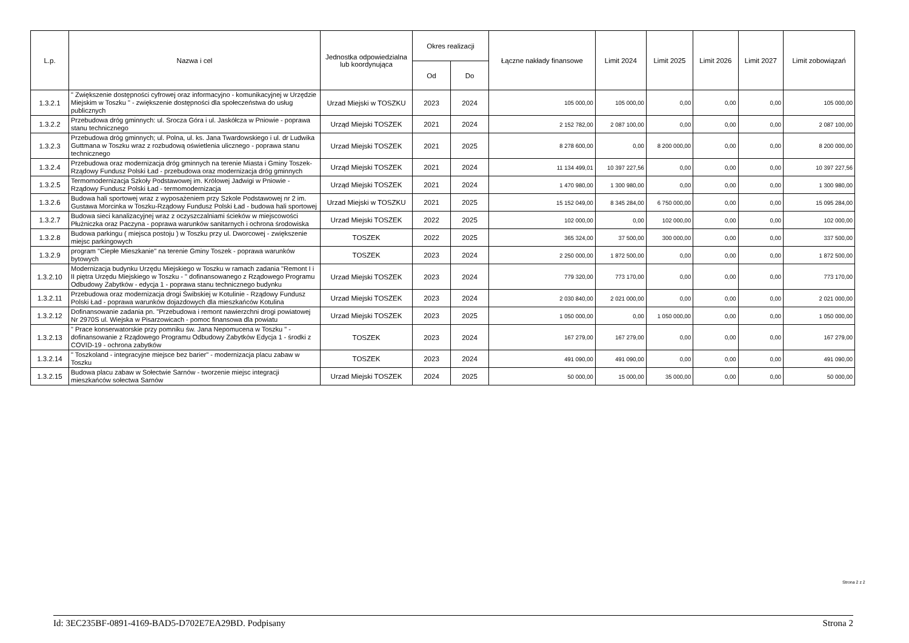| L.p. | Nazwa i cel | Jednostka odpowiedzialna lub koordynująca | Okres realizacji | | Łączne nakłady finansowe | Limit 2024 | Limit 2025 | Limit 2026 | Limit 2027 | Limit zobowiązań |
| --- | --- | --- | --- | --- | --- | --- | --- | --- | --- | --- |
| | | | Od | Do | | | | | | |
| 1.3.2.1 | " Zwiększenie dostępności cyfrowej oraz informacyjno - komunikacyjnej w Urzędzie Miejskim w Toszku " - zwiększenie dostępności dla społeczeństwa do usług publicznych | Urzad Miejski w TOSZKU | 2023 | 2024 | 105 000,00 | 105 000,00 | 0,00 | 0,00 | 0,00 | 105 000,00 |
| 1.3.2.2 | Przebudowa dróg gminnych: ul. Srocza Góra i ul. Jaskółcza w Pniowie - poprawa stanu technicznego | Urząd Miejski TOSZEK | 2021 | 2024 | 2 152 782,00 | 2 087 100,00 | 0,00 | 0,00 | 0,00 | 2 087 100,00 |
| 1.3.2.3 | Przebudowa dróg gminnych; ul. Polna, ul. ks. Jana Twardowskiego i ul. dr Ludwika Guttmana w Toszku wraz z rozbudową oświetlenia ulicznego - poprawa stanu technicznego | Urzad Miejski TOSZEK | 2021 | 2025 | 8 278 600,00 | 0,00 | 8 200 000,00 | 0,00 | 0,00 | 8 200 000,00 |
| 1.3.2.4 | Przebudowa oraz modernizacja dróg gminnych na terenie Miasta i Gminy Toszek- Rządowy Fundusz Polski Ład - przebudowa oraz modernizacja dróg gminnych | Urząd Miejski TOSZEK | 2021 | 2024 | 11 134 499,01 | 10 397 227,56 | 0,00 | 0,00 | 0,00 | 10 397 227,56 |
| 1.3.2.5 | Termomodernizacja Szkoły Podstawowej im. Królowej Jadwigi w Pniowie - Rządowy Fundusz Polski Ład - termomodernizacja | Urząd Miejski TOSZEK | 2021 | 2024 | 1 470 980,00 | 1 300 980,00 | 0,00 | 0,00 | 0,00 | 1 300 980,00 |
| 1.3.2.6 | Budowa hali sportowej wraz z wyposażeniem przy Szkole Podstawowej nr 2 im. Gustawa Morcinka w Toszku-Rządowy Fundusz Polski Ład - budowa hali sportowej | Urzad Miejski w TOSZKU | 2021 | 2025 | 15 152 049,00 | 8 345 284,00 | 6 750 000,00 | 0,00 | 0,00 | 15 095 284,00 |
| 1.3.2.7 | Budowa sieci kanalizacyjnej wraz z oczyszczalniami ścieków w miejscowości Płużniczka oraz Paczyna - poprawa warunków sanitarnych i ochrona środowiska | Urzad Miejski TOSZEK | 2022 | 2025 | 102 000,00 | 0,00 | 102 000,00 | 0,00 | 0,00 | 102 000,00 |
| 1.3.2.8 | Budowa parkingu ( miejsca postoju ) w Toszku przy ul. Dworcowej - zwiększenie miejsc parkingowych | TOSZEK | 2022 | 2025 | 365 324,00 | 37 500,00 | 300 000,00 | 0,00 | 0,00 | 337 500,00 |
| 1.3.2.9 | program "Ciepłe Mieszkanie" na terenie Gminy Toszek - poprawa warunków bytowych | TOSZEK | 2023 | 2024 | 2 250 000,00 | 1 872 500,00 | 0,00 | 0,00 | 0,00 | 1 872 500,00 |
| 1.3.2.10 | Modernizacja budynku Urzędu Miejskiego w Toszku w ramach zadania "Remont I i II piętra Urzędu Miejskiego w Toszku - " dofinansowanego z Rządowego Programu Odbudowy Zabytków - edycja 1 - poprawa stanu technicznego budynku | Urzad Miejski TOSZEK | 2023 | 2024 | 779 320,00 | 773 170,00 | 0,00 | 0,00 | 0,00 | 773 170,00 |
| 1.3.2.11 | Przebudowa oraz modernizacja drogi Świbskiej w Kotulinie - Rządowy Fundusz Polski Ład - poprawa warunków dojazdowych dla mieszkańców Kotulina | Urzad Miejski TOSZEK | 2023 | 2024 | 2 030 840,00 | 2 021 000,00 | 0,00 | 0,00 | 0,00 | 2 021 000,00 |
| 1.3.2.12 | Dofinansowanie zadania pn. "Przebudowa i remont nawierzchni drogi powiatowej Nr 2970S ul. Wiejska w Pisarzowicach - pomoc finansowa dla powiatu | Urzad Miejski TOSZEK | 2023 | 2025 | 1 050 000,00 | 0,00 | 1 050 000,00 | 0,00 | 0,00 | 1 050 000,00 |
| 1.3.2.13 | " Prace konserwatorskie przy pomniku św. Jana Nepomucena w Toszku " - dofinansowanie z Rządowego Programu Odbudowy Zabytków Edycja 1 - środki z COVID-19 - ochrona zabytków | TOSZEK | 2023 | 2024 | 167 279,00 | 167 279,00 | 0,00 | 0,00 | 0,00 | 167 279,00 |
| 1.3.2.14 | " Toszkoland - integracyjne miejsce bez barier" - modernizacja placu zabaw w Toszku | TOSZEK | 2023 | 2024 | 491 090,00 | 491 090,00 | 0,00 | 0,00 | 0,00 | 491 090,00 |
| 1.3.2.15 | Budowa placu zabaw w Sołectwie Sarnów - tworzenie miejsc integracji mieszkańców sołectwa Sarnów | Urzad Miejski TOSZEK | 2024 | 2025 | 50 000,00 | 15 000,00 | 35 000,00 | 0,00 | 0,00 | 50 000,00 |
Strona 2 z 2
Id: 3EC235BF-0891-4169-BAD5-D702E7EA29BD. Podpisany Strona 2